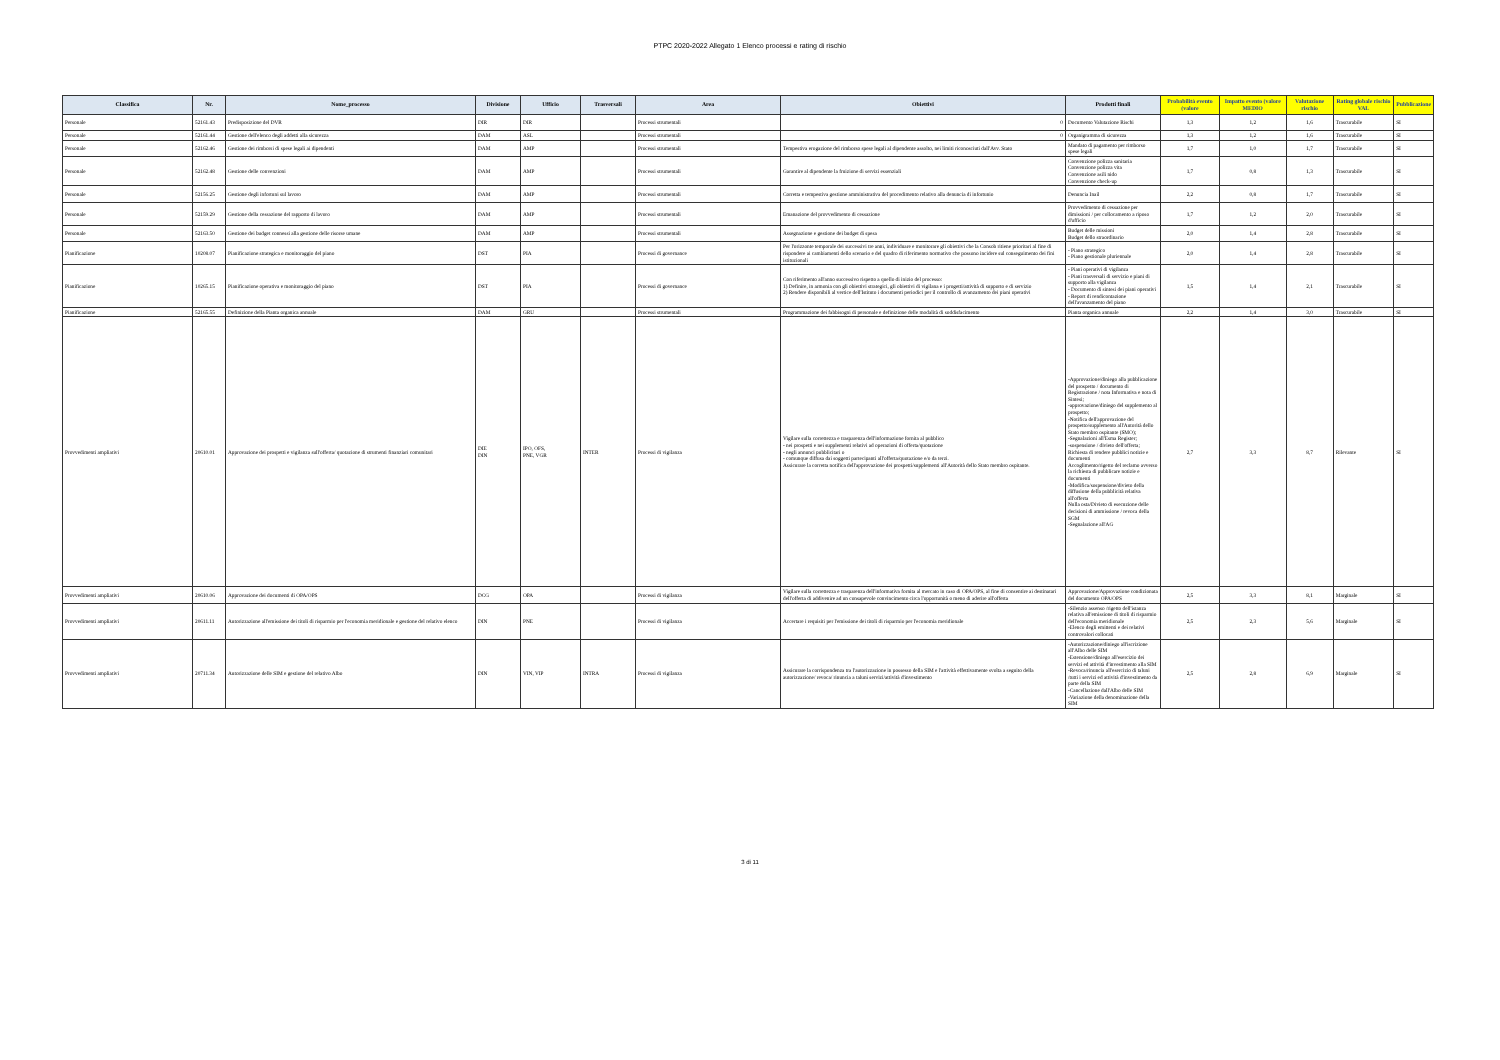PTPC 2020-2022 Allegato 1 Elenco processi e rating di rischio
| Classifica | Nr. | Nome_processo | Divisione | Ufficio | Trasversali | Area | Obiettivi | Prodotti finali | Probabilità evento (valore | Impatto evento (valore MEDIO | Valutazione rischio | Rating globale rischio VAL | Pubblicazione |
| --- | --- | --- | --- | --- | --- | --- | --- | --- | --- | --- | --- | --- | --- |
| Personale | 52161.43 | Predisposizione del DVR | DIR | DIR | | Processi strumentali | 0 | Documento Valutazione Rischi | 1,3 | 1,2 | 1,6 | Trascurabile | SI |
| Personale | 52161.44 | Gestione dell'elenco degli addetti alla sicurezza | DAM | ASL | | Processi strumentali | 0 | Organigramma di sicurezza | 1,3 | 1,2 | 1,6 | Trascurabile | SI |
| Personale | 52162.46 | Gestione dei rimborsi di spese legali ai dipendenti | DAM | AMP | | Processi strumentali | Tempestiva erogazione del rimborso spese legali al dipendente assolto, nei limiti riconosciuti dall'Avv. Stato | Mandato di pagamento per rimborso spese legali | 1,7 | 1,0 | 1,7 | Trascurabile | SI |
| Personale | 52162.48 | Gestione delle convenzioni | DAM | AMP | | Processi strumentali | Garantire al dipendente la fruizione di servizi essenziali | Convenzione polizza sanitaria Convenzione polizza vita Convenzione asili nido Convenzione check-up | 1,7 | 0,8 | 1,3 | Trascurabile | SI |
| Personale | 52156.25 | Gestione degli infortuni sul lavoro | DAM | AMP | | Processi strumentali | Corretta e tempestiva gestione amministrativa del procedimento relativo alla denuncia di infortunio | Denuncia Inail | 2,2 | 0,8 | 1,7 | Trascurabile | SI |
| Personale | 52159.29 | Gestione della cessazione del rapporto di lavoro | DAM | AMP | | Processi strumentali | Emanazione del provvedimento di cessazione | Provvedimento di cessazione per dimissioni / per collocamento a riposo d'ufficio | 1,7 | 1,2 | 2,0 | Trascurabile | SI |
| Personale | 52163.50 | Gestione dei budget connessi alla gestione delle risorse umane | DAM | AMP | | Processi strumentali | Assegnazione e gestione dei budget di spesa | Budget delle missioni Budget dello straordinario | 2,0 | 1,4 | 2,8 | Trascurabile | SI |
| Pianificazione | 10208.07 | Pianificazione strategica e monitoraggio del piano | DST | PIA | | Processi di governance | Per l'orizzonte temporale dei successivi tre anni, individuare e monitorare gli obiettivi che la Consob ritiene prioritari al fine di rispondere ai cambiamenti dello scenario e del quadro di riferimento normativo che possono incidere sul conseguimento dei fini istituzionali | - Piano strategico - Piano gestionale pluriennale | 2,0 | 1,4 | 2,8 | Trascurabile | SI |
| Pianificazione | 10265.15 | Pianificazione operativa e monitoraggio del piano | DST | PIA | | Processi di governance | Con riferimento all'anno successivo rispetto a quello di inizio del processo: 1) Definire, in armonia con gli obiettivi strategici, gli obiettivi di vigilana e i progetti/attività di supporto e di servizio 2) Rendere disponibili al vertice dell'Istituto i documenti periodici per il controllo di avanzamento dei piani operativi | - Piani operativi di vigilanza - Piani trasversali di servizio e piani di supporto alla vigilanza - Documento di sintesi dei piani operativi - Report di rendicontazione dell'avanzamento del piano | 1,5 | 1,4 | 2,1 | Trascurabile | SI |
| Pianificazione | 52165.55 | Definizione della Pianta organica annuale | DAM | GRU | | Processi strumentali | Programmazione dei fabbisogni di personale e definizione delle modalità di soddisfacimento | Pianta organica annuale | 2,2 | 1,4 | 3,0 | Trascurabile | SI |
| Provvedimenti ampliativi | 20610.01 | Approvazione dei prospetti e vigilanza sull'offerta/ quotazione di strumenti finanziari comunitari | DIE DIN | IPO, OFS, PNE, VGR | INTER | Processi di vigilanza | Vigilare sulla correttezza e trasparenza dell'informazione fornita al pubblico - nei prospetti e nei supplementi relativi ad operazioni di offerta/quotazione - negli annunci pubblicitari o - comunque diffusa dai soggetti partecipanti all'offerta/quotazione e/o da terzi. Assicurare la corretta notifica dell'approvazione dei prospetti/supplementi all'Autorità dello Stato membro ospitante. | -Approvazione/diniego alla pubblicazione del prospetto / documento di Registrazione / nota Informativa e nota di Sintesi; -approvazione/diniego del supplemento al prospetto; -Notifica dell'approvazione del prospetto/supplemento all'Autorità dello Stato membro ospitante (SMO); -Segnalazioni all'Esma Register; -sospensione / divieto dell'offerta; Richiesta di rendere pubblici notizie e documenti Accoglimento/rigetto del reclamo avverso la richiesta di pubblicare notizie e documenti -Modifica/sospensione/divieto della diffusione della pubblicità relativa all'offerta Nulla osta/Divieto di esecuzione delle decisioni di ammissione / revoca della SGM -Segnalazione all'AG | 2,7 | 3,3 | 8,7 | Rilevante | SI |
| Provvedimenti ampliativi | 20610.06 | Approvazione dei documenti di OPA/OPS | DCG | OPA | | Processi di vigilanza | Vigilare sulla correttezza e trasparenza dell'informativa fornita al mercato in caso di OPA/OPS, al fine di consentire ai destinatari dell'offerta di addivenire ad un consapevole convincimento circa l'opportunità o meno di aderire all'offerta | Approvazione/Approvazione condizionata del documento OPA/OPS | 2,5 | 3,3 | 8,1 | Marginale | SI |
| Provvedimenti ampliativi | 20611.11 | Autorizzazione all'emissione dei titoli di risparmio per l'economia meridionale e gestione del relativo elenco | DIN | PNE | | Processi di vigilanza | Accertare i requisiti per l'emissione dei titoli di risparmio per l'economia meridionale | -Silenzio assenso /rigetto dell'istanza relativa all'emissione di titoli di risparmio dell'economia meridionale -Elenco degli emittenti e dei relativi controvalori collocati | 2,5 | 2,3 | 5,6 | Marginale | SI |
| Provvedimenti ampliativi | 20711.34 | Autorizzazione delle SIM e gestione del relativo Albo | DIN | VIN, VIP | INTRA | Processi di vigilanza | Assicurare la corrispondenza tra l'autorizzazione in possesso della SIM e l'attività effettivamente svolta a seguito della autorizzazione/ revoca/ rinuncia a taluni servizi/attività d'investimento | -Autorizzazione/diniego all'iscrizione all'Albo delle SIM -Estensione/diniego all'esercizio dei servizi ed attività d'investimento alla SIM -Revoca/rinuncia all'esercizio di taluni /tutti i servizi ed attività d'investimento da parte della SIM -Cancellazione dall'Albo delle SIM -Variazione della denominazione della SIM | 2,5 | 2,8 | 6,9 | Marginale | SI |
3 di 11